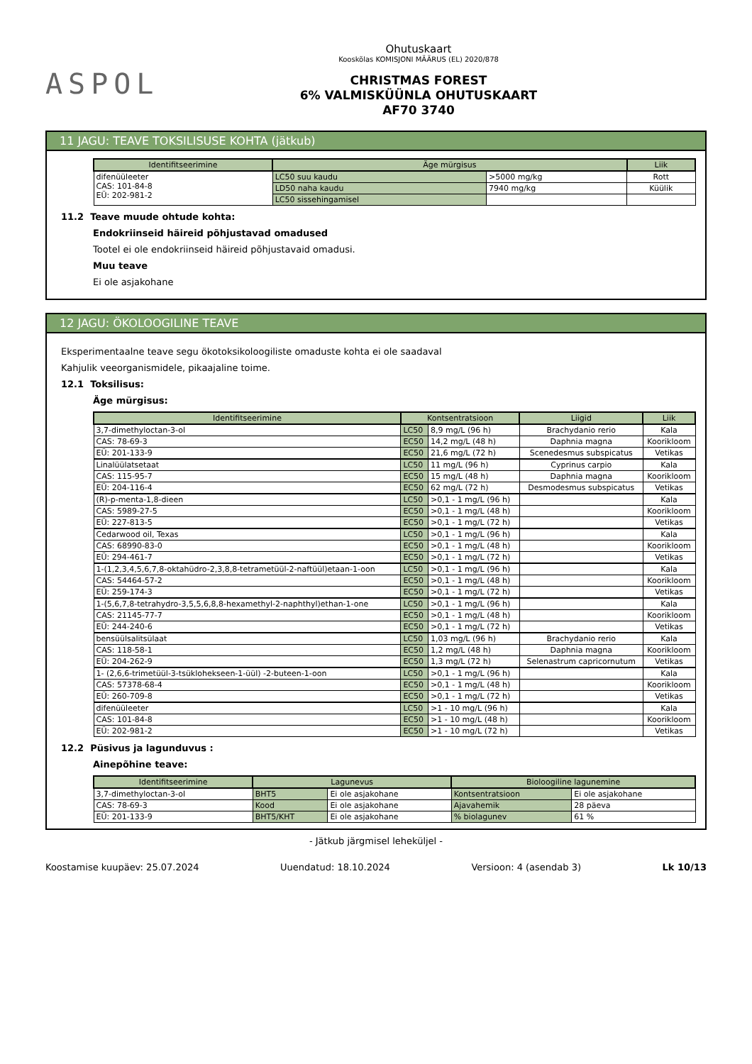ASPOL
Ohutuskaart
Kooskõlas KOMISJONI MÄÄRUS (EL) 2020/878
CHRISTMAS FOREST
6% VALMISKÜÜNLA OHUTUSKAART
AF70 3740
11 JAGU: TEAVE TOKSILISUSE KOHTA (jätkub)
| Identifitseerimine | Äge mürgisus | | Liik |
| --- | --- | --- | --- |
| difenüüleeter CAS: 101-84-8 EÜ: 202-981-2 | LC50 suu kaudu | >5000 mg/kg | Rott |
| | LD50 naha kaudu | 7940 mg/kg | Küülik |
| | LC50 sissehingamisel | | |
11.2 Teave muude ohtude kohta:
Endokriinseid häireid põhjustavad omadused
Tootel ei ole endokriinseid häireid põhjustavaid omadusi.
Muu teave
Ei ole asjakohane
12 JAGU: ÖKOLOOGILINE TEAVE
Eksperimentaalne teave segu ökotoksikoloogiliste omaduste kohta ei ole saadaval
Kahjulik veeorganismidele, pikaajaline toime.
12.1 Toksilisus:
Äge mürgisus:
| Identifitseerimine | Kontsentratsioon | | Liigid | Liik |
| --- | --- | --- | --- | --- |
| 3,7-dimethyloctan-3-ol | LC50 | 8,9 mg/L (96 h) | Brachydanio rerio | Kala |
| CAS: 78-69-3 | EC50 | 14,2 mg/L (48 h) | Daphnia magna | Koorikloom |
| EÜ: 201-133-9 | EC50 | 21,6 mg/L (72 h) | Scenedesmus subspicatus | Vetikas |
| Linalüülatsetaat | LC50 | 11 mg/L (96 h) | Cyprinus carpio | Kala |
| CAS: 115-95-7 | EC50 | 15 mg/L (48 h) | Daphnia magna | Koorikloom |
| EÜ: 204-116-4 | EC50 | 62 mg/L (72 h) | Desmodesmus subspicatus | Vetikas |
| (R)-p-menta-1,8-dieen | LC50 | >0,1 - 1 mg/L (96 h) | | Kala |
| CAS: 5989-27-5 | EC50 | >0,1 - 1 mg/L (48 h) | | Koorikloom |
| EÜ: 227-813-5 | EC50 | >0,1 - 1 mg/L (72 h) | | Vetikas |
| Cedarwood oil, Texas | LC50 | >0,1 - 1 mg/L (96 h) | | Kala |
| CAS: 68990-83-0 | EC50 | >0,1 - 1 mg/L (48 h) | | Koorikloom |
| EÜ: 294-461-7 | EC50 | >0,1 - 1 mg/L (72 h) | | Vetikas |
| 1-(1,2,3,4,5,6,7,8-oktahüdro-2,3,8,8-tetrametüül-2-naftüül)etaan-1-oon | LC50 | >0,1 - 1 mg/L (96 h) | | Kala |
| CAS: 54464-57-2 | EC50 | >0,1 - 1 mg/L (48 h) | | Koorikloom |
| EÜ: 259-174-3 | EC50 | >0,1 - 1 mg/L (72 h) | | Vetikas |
| 1-(5,6,7,8-tetrahydro-3,5,5,6,8,8-hexamethyl-2-naphthyl)ethan-1-one | LC50 | >0,1 - 1 mg/L (96 h) | | Kala |
| CAS: 21145-77-7 | EC50 | >0,1 - 1 mg/L (48 h) | | Koorikloom |
| EÜ: 244-240-6 | EC50 | >0,1 - 1 mg/L (72 h) | | Vetikas |
| bensüülsalitsülaat | LC50 | 1,03 mg/L (96 h) | Brachydanio rerio | Kala |
| CAS: 118-58-1 | EC50 | 1,2 mg/L (48 h) | Daphnia magna | Koorikloom |
| EÜ: 204-262-9 | EC50 | 1,3 mg/L (72 h) | Selenastrum capricornutum | Vetikas |
| 1- (2,6,6-trimetüül-3-tsüklohekseen-1-üül) -2-buteen-1-oon | LC50 | >0,1 - 1 mg/L (96 h) | | Kala |
| CAS: 57378-68-4 | EC50 | >0,1 - 1 mg/L (48 h) | | Koorikloom |
| EÜ: 260-709-8 | EC50 | >0,1 - 1 mg/L (72 h) | | Vetikas |
| difenüüleeter | LC50 | >1 - 10 mg/L (96 h) | | Kala |
| CAS: 101-84-8 | EC50 | >1 - 10 mg/L (48 h) | | Koorikloom |
| EÜ: 202-981-2 | EC50 | >1 - 10 mg/L (72 h) | | Vetikas |
12.2 Püsivus ja lagunduvus :
Ainepõhine teave:
| Identifitseerimine | Lagunevus | | Bioloogiline lagunemine | |
| --- | --- | --- | --- | --- |
| 3,7-dimethyloctan-3-ol | BHT5 | Ei ole asjakohane | Kontsentratsioon | Ei ole asjakohane |
| CAS: 78-69-3 | Kood | Ei ole asjakohane | Ajavahemik | 28 päeva |
| EÜ: 201-133-9 | BHT5/KHT | Ei ole asjakohane | % biolagunev | 61 % |
- Jätkub järgmisel leheküljel -
Koostamise kuupäev: 25.07.2024 Uuendatud: 18.10.2024 Versioon: 4 (asendab 3) Lk 10/13